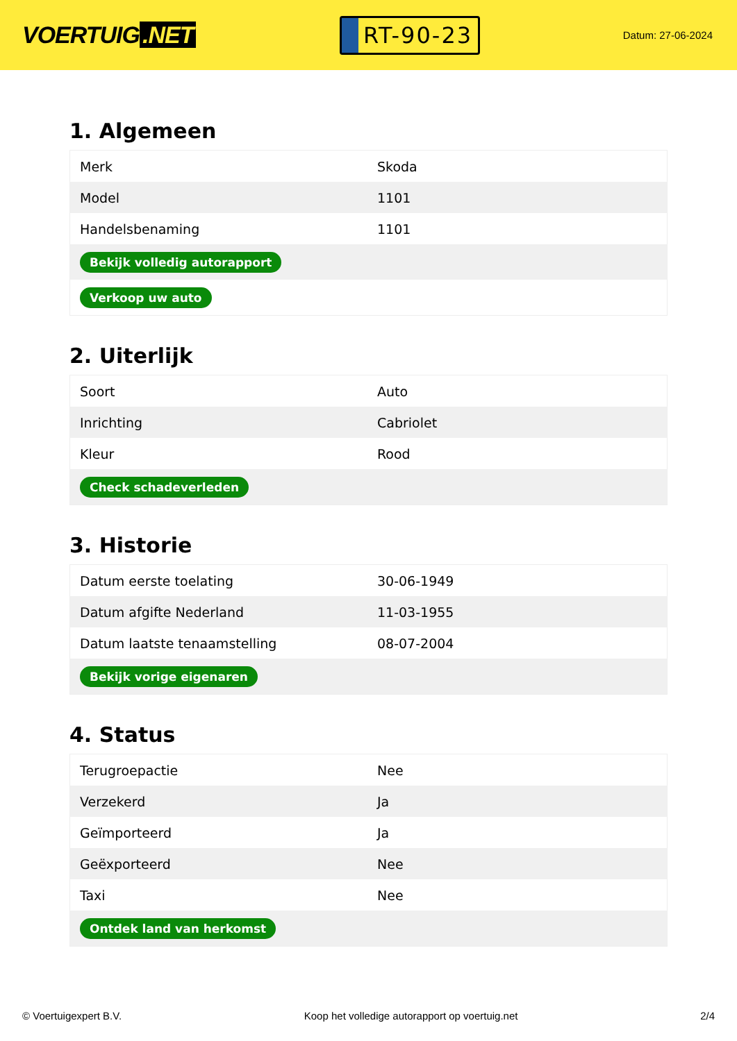VOERTUIG.NET
RT-90-23
Datum: 27-06-2024
1. Algemeen
| Merk | Skoda |
| Model | 1101 |
| Handelsbenaming | 1101 |
| Bekijk volledig autorapport | |
| Verkoop uw auto | |
2. Uiterlijk
| Soort | Auto |
| Inrichting | Cabriolet |
| Kleur | Rood |
| Check schadeverleden | |
3. Historie
| Datum eerste toelating | 30-06-1949 |
| Datum afgifte Nederland | 11-03-1955 |
| Datum laatste tenaamstelling | 08-07-2004 |
| Bekijk vorige eigenaren | |
4. Status
| Terugroepactie | Nee |
| Verzekerd | Ja |
| Geïmporteerd | Ja |
| Geëxporteerd | Nee |
| Taxi | Nee |
| Ontdek land van herkomst | |
© Voertuigexpert B.V. Koop het volledige autorapport op voertuig.net 2/4